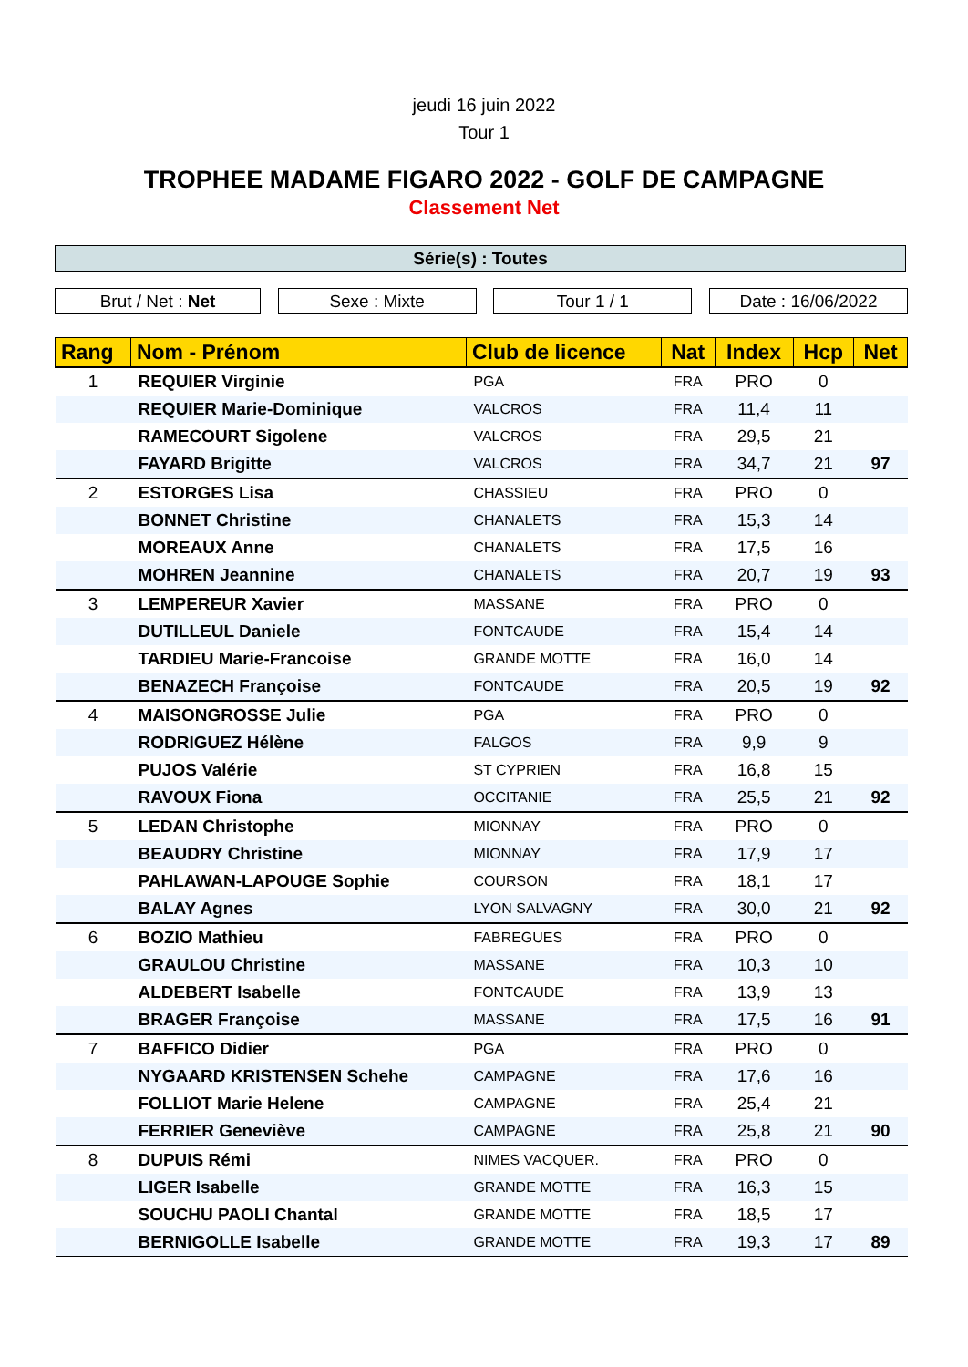jeudi 16 juin 2022
Tour 1
TROPHEE MADAME FIGARO 2022 - GOLF DE CAMPAGNE
Classement Net
Série(s) : Toutes
Brut / Net : Net Sexe : Mixte Tour 1 / 1 Date : 16/06/2022
| Rang | Nom - Prénom | Club de licence | Nat | Index | Hcp | Net |
| --- | --- | --- | --- | --- | --- | --- |
| 1 | REQUIER Virginie | PGA | FRA | PRO | 0 | |
| | REQUIER Marie-Dominique | VALCROS | FRA | 11,4 | 11 | |
| | RAMECOURT Sigolene | VALCROS | FRA | 29,5 | 21 | |
| | FAYARD Brigitte | VALCROS | FRA | 34,7 | 21 | 97 |
| 2 | ESTORGES Lisa | CHASSIEU | FRA | PRO | 0 | |
| | BONNET Christine | CHANALETS | FRA | 15,3 | 14 | |
| | MOREAUX Anne | CHANALETS | FRA | 17,5 | 16 | |
| | MOHREN Jeannine | CHANALETS | FRA | 20,7 | 19 | 93 |
| 3 | LEMPEREUR Xavier | MASSANE | FRA | PRO | 0 | |
| | DUTILLEUL Daniele | FONTCAUDE | FRA | 15,4 | 14 | |
| | TARDIEU Marie-Francoise | GRANDE MOTTE | FRA | 16,0 | 14 | |
| | BENAZECH Françoise | FONTCAUDE | FRA | 20,5 | 19 | 92 |
| 4 | MAISONGROSSE Julie | PGA | FRA | PRO | 0 | |
| | RODRIGUEZ Hélène | FALGOS | FRA | 9,9 | 9 | |
| | PUJOS Valérie | ST CYPRIEN | FRA | 16,8 | 15 | |
| | RAVOUX Fiona | OCCITANIE | FRA | 25,5 | 21 | 92 |
| 5 | LEDAN Christophe | MIONNAY | FRA | PRO | 0 | |
| | BEAUDRY Christine | MIONNAY | FRA | 17,9 | 17 | |
| | PAHLAWAN-LAPOUGE Sophie | COURSON | FRA | 18,1 | 17 | |
| | BALAY Agnes | LYON SALVAGNY | FRA | 30,0 | 21 | 92 |
| 6 | BOZIO Mathieu | FABREGUES | FRA | PRO | 0 | |
| | GRAULOU Christine | MASSANE | FRA | 10,3 | 10 | |
| | ALDEBERT Isabelle | FONTCAUDE | FRA | 13,9 | 13 | |
| | BRAGER Françoise | MASSANE | FRA | 17,5 | 16 | 91 |
| 7 | BAFFICO Didier | PGA | FRA | PRO | 0 | |
| | NYGAARD KRISTENSEN Schehe | CAMPAGNE | FRA | 17,6 | 16 | |
| | FOLLIOT Marie Helene | CAMPAGNE | FRA | 25,4 | 21 | |
| | FERRIER Geneviève | CAMPAGNE | FRA | 25,8 | 21 | 90 |
| 8 | DUPUIS Rémi | NIMES VACQUER. | FRA | PRO | 0 | |
| | LIGER Isabelle | GRANDE MOTTE | FRA | 16,3 | 15 | |
| | SOUCHU PAOLI Chantal | GRANDE MOTTE | FRA | 18,5 | 17 | |
| | BERNIGOLLE Isabelle | GRANDE MOTTE | FRA | 19,3 | 17 | 89 |